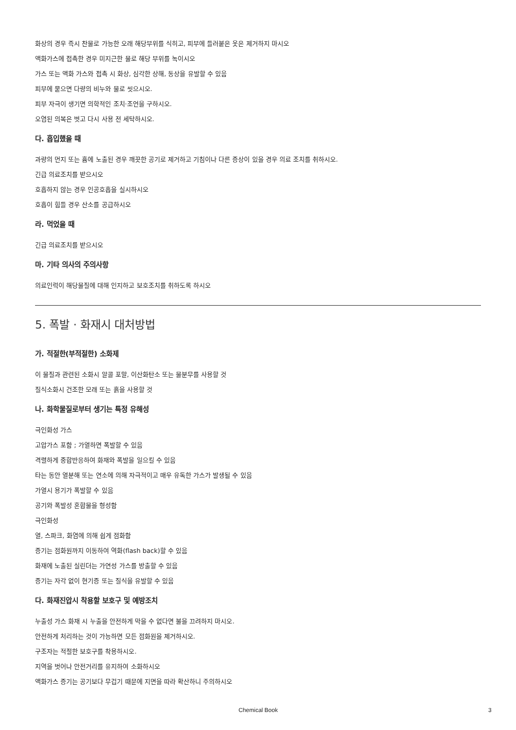화상의 경우 즉시 찬물로 가능한 오래 해당부위를 식히고, 피부에 들러붙은 옷은 제거하지 마시오
액화가스에 접촉한 경우 미지근한 물로 해당 부위를 녹이시오
가스 또는 액화 가스와 접촉 시 화상, 심각한 상해, 동상을 유발할 수 있음
피부에 묻으면 다량의 비누와 물로 씻으시오.
피부 자극이 생기면 의학적인 조치·조언을 구하시오.
오염된 의복은 벗고 다시 사용 전 세탁하시오.
다. 흡입했을 때
과량의 먼지 또는 흄에 노출된 경우 깨끗한 공기로 제거하고 기침이나 다른 증상이 있을 경우 의료 조치를 취하시오.
긴급 의료조치를 받으시오
호흡하지 않는 경우 인공호흡을 실시하시오
호흡이 힘들 경우 산소를 공급하시오
라. 먹었을 때
긴급 의료조치를 받으시오
마. 기타 의사의 주의사항
의료인력이 해당물질에 대해 인지하고 보호조치를 취하도록 하시오
5. 폭발 · 화재시 대처방법
가. 적절한(부적절한) 소화제
이 물질과 관련된 소화시 알콜 포말, 이산화탄소 또는 물분무를 사용할 것
질식소화시 건조한 모래 또는 흙을 사용할 것
나. 화학물질로부터 생기는 특정 유해성
극인화성 가스
고압가스 포함 ; 가열하면 폭발할 수 있음
격렬하게 중합반응하여 화재와 폭발을 일으킬 수 있음
타는 동안 열분해 또는 연소에 의해 자극적이고 매우 유독한 가스가 발생될 수 있음
가열시 용기가 폭발할 수 있음
공기와 폭발성 혼합물을 형성함
극인화성
열, 스파크, 화염에 의해 쉽게 점화함
증기는 점화원까지 이동하여 역화(flash back)할 수 있음
화재에 노출된 실린더는 가연성 가스를 방출할 수 있음
증기는 자각 없이 현기증 또는 질식을 유발할 수 있음
다. 화재진압시 착용할 보호구 및 예방조치
누출성 가스 화재 시 누출을 안전하게 막을 수 없다면 불을 끄려하지 마시오.
안전하게 처리하는 것이 가능하면 모든 점화원을 제거하시오.
구조자는 적절한 보호구를 착용하시오.
지역을 벗어나 안전거리를 유지하여 소화하시오
액화가스 증기는 공기보다 무겁기 때문에 지면을 따라 확산하니 주의하시오
Chemical Book 3